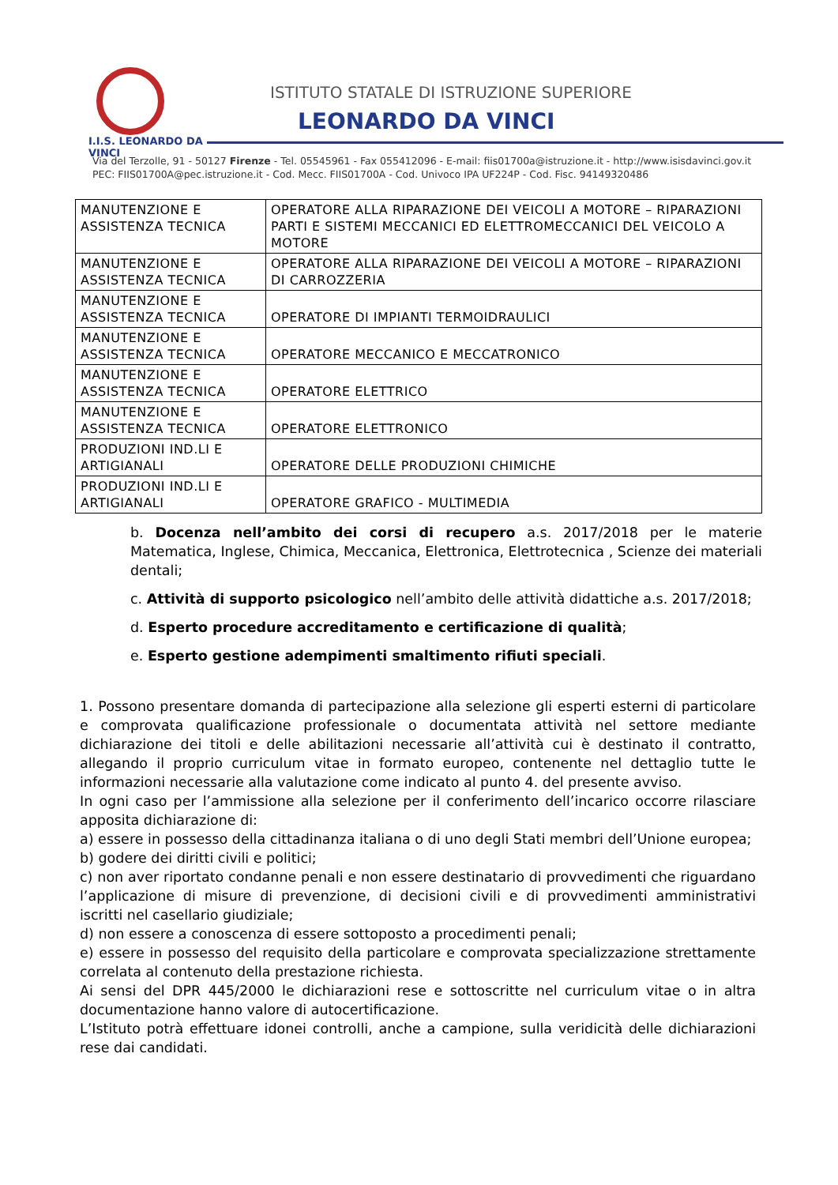I.I.S. LEONARDO DA VINCI
ISTITUTO STATALE DI ISTRUZIONE SUPERIORE
LEONARDO DA VINCI
Via del Terzolle, 91 - 50127 Firenze - Tel. 05545961 - Fax 055412096 - E-mail: fiis01700a@istruzione.it - http://www.isisdavinci.gov.it
PEC: FIIS01700A@pec.istruzione.it - Cod. Mecc. FIIS01700A - Cod. Univoco IPA UF224P - Cod. Fisc. 94149320486
| MANUTENZIONE E ASSISTENZA TECNICA | OPERATORE ALLA RIPARAZIONE DEI VEICOLI A MOTORE – RIPARAZIONI PARTI E SISTEMI MECCANICI ED ELETTROMECCANICI DEL VEICOLO A MOTORE |
| MANUTENZIONE E ASSISTENZA TECNICA | OPERATORE ALLA RIPARAZIONE DEI VEICOLI A MOTORE – RIPARAZIONI DI CARROZZERIA |
| MANUTENZIONE E ASSISTENZA TECNICA | OPERATORE DI IMPIANTI TERMOIDRAULICI |
| MANUTENZIONE E ASSISTENZA TECNICA | OPERATORE MECCANICO E MECCATRONICO |
| MANUTENZIONE E ASSISTENZA TECNICA | OPERATORE ELETTRICO |
| MANUTENZIONE E ASSISTENZA TECNICA | OPERATORE ELETTRONICO |
| PRODUZIONI IND.LI E ARTIGIANALI | OPERATORE DELLE PRODUZIONI CHIMICHE |
| PRODUZIONI IND.LI E ARTIGIANALI | OPERATORE GRAFICO - MULTIMEDIA |
b. Docenza nell’ambito dei corsi di recupero a.s. 2017/2018 per le materie Matematica, Inglese, Chimica, Meccanica, Elettronica, Elettrotecnica , Scienze dei materiali dentali;
c. Attività di supporto psicologico nell’ambito delle attività didattiche a.s. 2017/2018;
d. Esperto procedure accreditamento e certificazione di qualità;
e. Esperto gestione adempimenti smaltimento rifiuti speciali.
1. Possono presentare domanda di partecipazione alla selezione gli esperti esterni di particolare e comprovata qualificazione professionale o documentata attività nel settore mediante dichiarazione dei titoli e delle abilitazioni necessarie all’attività cui è destinato il contratto, allegando il proprio curriculum vitae in formato europeo, contenente nel dettaglio tutte le informazioni necessarie alla valutazione come indicato al punto 4. del presente avviso.
In ogni caso per l’ammissione alla selezione per il conferimento dell’incarico occorre rilasciare apposita dichiarazione di:
a) essere in possesso della cittadinanza italiana o di uno degli Stati membri dell’Unione europea;
b) godere dei diritti civili e politici;
c) non aver riportato condanne penali e non essere destinatario di provvedimenti che riguardano l’applicazione di misure di prevenzione, di decisioni civili e di provvedimenti amministrativi iscritti nel casellario giudiziale;
d) non essere a conoscenza di essere sottoposto a procedimenti penali;
e) essere in possesso del requisito della particolare e comprovata specializzazione strettamente correlata al contenuto della prestazione richiesta.
Ai sensi del DPR 445/2000 le dichiarazioni rese e sottoscritte nel curriculum vitae o in altra documentazione hanno valore di autocertificazione.
L’Istituto potrà effettuare idonei controlli, anche a campione, sulla veridicità delle dichiarazioni rese dai candidati.